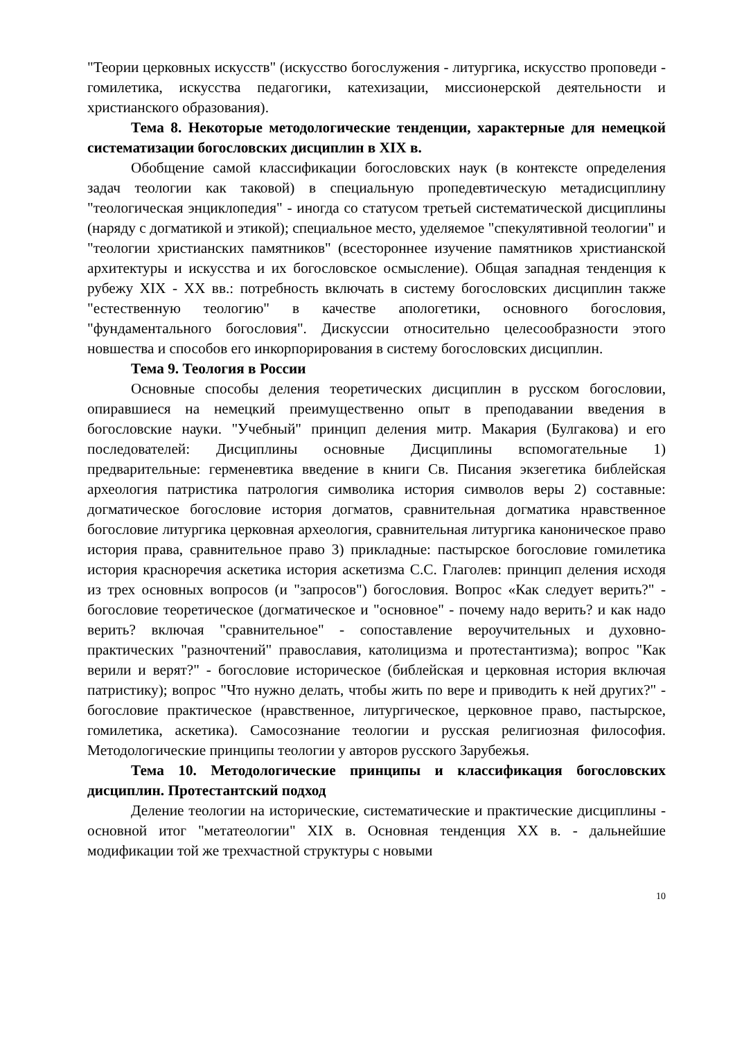"Теории церковных искусств" (искусство богослужения - литургика, искусство проповеди - гомилетика, искусства педагогики, катехизации, миссионерской деятельности и христианского образования).
Тема 8. Некоторые методологические тенденции, характерные для немецкой систематизации богословских дисциплин в XIX в.
Обобщение самой классификации богословских наук (в контексте определения задач теологии как таковой) в специальную пропедевтическую метадисциплину "теологическая энциклопедия" - иногда со статусом третьей систематической дисциплины (наряду с догматикой и этикой); специальное место, уделяемое "спекулятивной теологии" и "теологии христианских памятников" (всестороннее изучение памятников христианской архитектуры и искусства и их богословское осмысление). Общая западная тенденция к рубежу XIX - XX вв.: потребность включать в систему богословских дисциплин также "естественную теологию" в качестве апологетики, основного богословия, "фундаментального богословия". Дискуссии относительно целесообразности этого новшества и способов его инкорпорирования в систему богословских дисциплин.
Тема 9. Теология в России
Основные способы деления теоретических дисциплин в русском богословии, опиравшиеся на немецкий преимущественно опыт в преподавании введения в богословские науки. "Учебный" принцип деления митр. Макария (Булгакова) и его последователей: Дисциплины основные Дисциплины вспомогательные 1) предварительные: герменевтика введение в книги Св. Писания экзегетика библейская археология патристика патрология символика история символов веры 2) составные: догматическое богословие история догматов, сравнительная догматика нравственное богословие литургика церковная археология, сравнительная литургика каноническое право история права, сравнительное право 3) прикладные: пастырское богословие гомилетика история красноречия аскетика история аскетизма С.С. Глаголев: принцип деления исходя из трех основных вопросов (и "запросов") богословия. Вопрос «Как следует верить?" - богословие теоретическое (догматическое и "основное" - почему надо верить? и как надо верить? включая "сравнительное" - сопоставление вероучительных и духовно-практических "разночтений" православия, католицизма и протестантизма); вопрос "Как верили и верят?" - богословие историческое (библейская и церковная история включая патристику); вопрос "Что нужно делать, чтобы жить по вере и приводить к ней других?" - богословие практическое (нравственное, литургическое, церковное право, пастырское, гомилетика, аскетика). Самосознание теологии и русская религиозная философия. Методологические принципы теологии у авторов русского Зарубежья.
Тема 10. Методологические принципы и классификация богословских дисциплин. Протестантский подход
Деление теологии на исторические, систематические и практические дисциплины - основной итог "метатеологии" XIX в. Основная тенденция XX в. - дальнейшие модификации той же трехчастной структуры с новыми
10